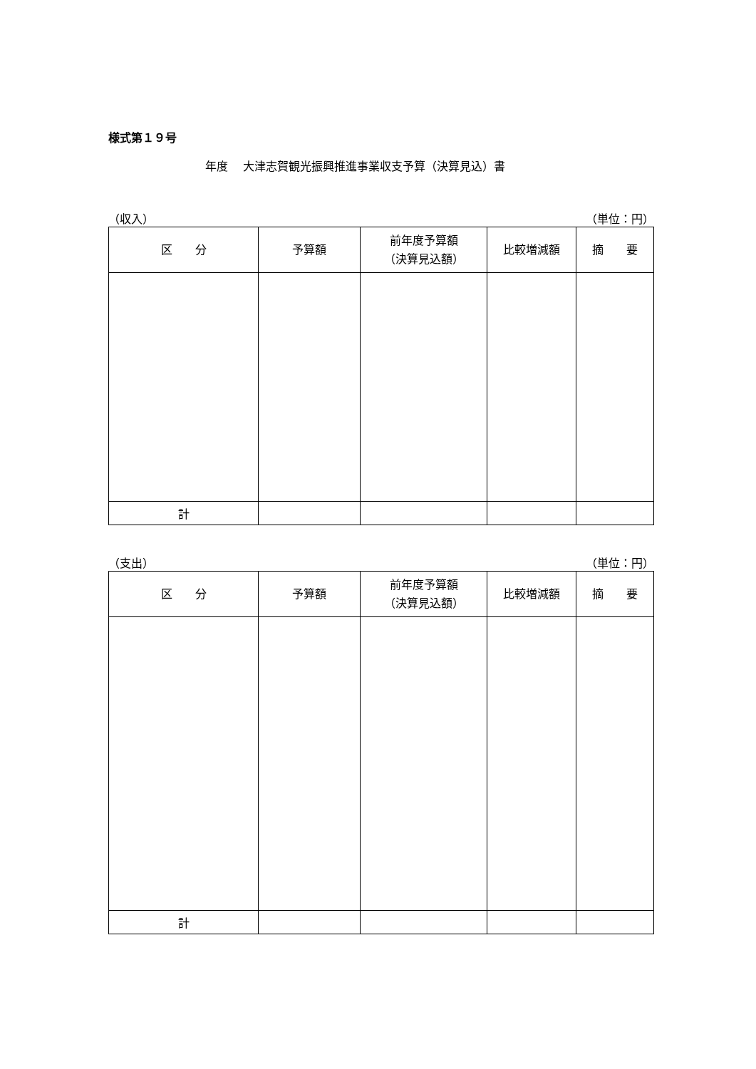様式第１９号
年度　 大津志賀観光振興推進事業収支予算（決算見込）書
（収入） （単位：円）
| 区 分 | 予算額 | 前年度予算額 （決算見込額） | 比較増減額 | 摘 要 |
| --- | --- | --- | --- | --- |
| 計 | | | | |
（支出） （単位：円）
| 区 分 | 予算額 | 前年度予算額 （決算見込額） | 比較増減額 | 摘 要 |
| --- | --- | --- | --- | --- |
| 計 | | | | |